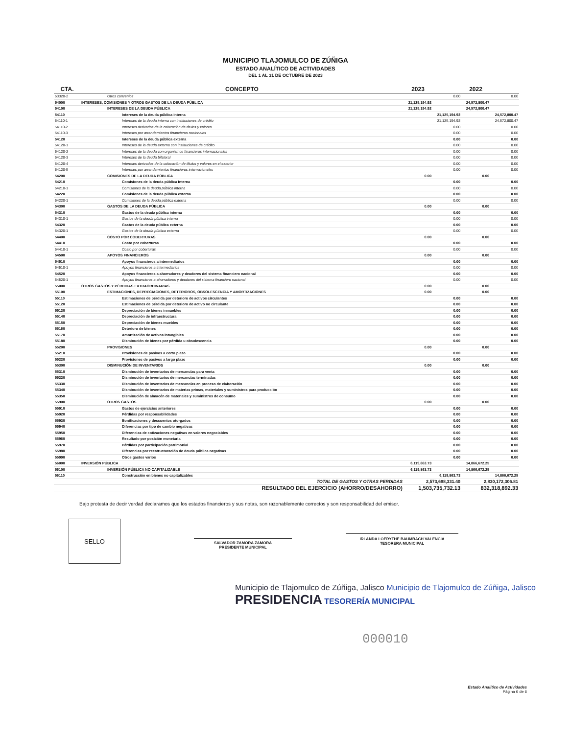MUNICIPIO TLAJOMULCO DE ZÚÑIGA
ESTADO ANALÍTICO DE ACTIVIDADES
DEL 1 AL 31 DE OCTUBRE DE 2023
| CTA. | CONCEPTO | 2023 | | 2022 | |
| --- | --- | --- | --- | --- | --- |
| 53320-2 | Otros convenios | | 0.00 | | 0.00 |
| 54000 | INTERESES, COMISIONES Y OTROS GASTOS DE LA DEUDA PÚBLICA | 21,125,194.92 | | 24,572,800.47 | |
| 54100 | INTERESES DE LA DEUDA PÚBLICA | 21,125,194.92 | | 24,572,800.47 | |
| 54110 | Intereses de la deuda pública interna | | 21,125,194.92 | | 24,572,800.47 |
| 54110-1 | Intereses de la deuda interna con instituciones de crédito | | 21,125,194.92 | | 24,572,800.47 |
| 54110-2 | Intereses derivados de la colocación de títulos y valores | | 0.00 | | 0.00 |
| 54110-3 | Intereses por arrendamientos financieros nacionales | | 0.00 | | 0.00 |
| 54120 | Intereses de la deuda pública externa | | 0.00 | | 0.00 |
| 54120-1 | Intereses de la deuda externa con instituciones de crédito | | 0.00 | | 0.00 |
| 54120-2 | Intereses de la deuda con organismos financieros internacionales | | 0.00 | | 0.00 |
| 54120-3 | Intereses de la deuda bilateral | | 0.00 | | 0.00 |
| 54120-4 | Intereses derivados de la colocación de títulos y valores en el exterior | | 0.00 | | 0.00 |
| 54120-5 | Intereses por arrendamientos financieros internacionales | | 0.00 | | 0.00 |
| 54200 | COMISIONES DE LA DEUDA PÚBLICA | 0.00 | | 0.00 | |
| 54210 | Comisiones de la deuda pública interna | | 0.00 | | 0.00 |
| 54210-1 | Comisiones de la deuda pública interna | | 0.00 | | 0.00 |
| 54220 | Comisiones de la deuda pública externa | | 0.00 | | 0.00 |
| 54220-1 | Comisiones de la deuda pública externa | | 0.00 | | 0.00 |
| 54300 | GASTOS DE LA DEUDA PÚBLICA | 0.00 | | 0.00 | |
| 54310 | Gastos de la deuda pública interna | | 0.00 | | 0.00 |
| 54310-1 | Gastos de la deuda pública interna | | 0.00 | | 0.00 |
| 54320 | Gastos de la deuda pública externa | | 0.00 | | 0.00 |
| 54320-1 | Gastos de la deuda pública externa | | 0.00 | | 0.00 |
| 54400 | COSTO POR COBERTURAS | 0.00 | | 0.00 | |
| 54410 | Costo por coberturas | | 0.00 | | 0.00 |
| 54410-1 | Costo por coberturas | | 0.00 | | 0.00 |
| 54500 | APOYOS FINANCIEROS | 0.00 | | 0.00 | |
| 54510 | Apoyos financieros a intermediarios | | 0.00 | | 0.00 |
| 54510-1 | Apoyos financieros a intermediarios | | 0.00 | | 0.00 |
| 54520 | Apoyos financieros a ahorradores y deudores del sistema financiero nacional | | 0.00 | | 0.00 |
| 54520-1 | Apoyos financieros a ahorradores y deudores del sistema financiero nacional | | 0.00 | | 0.00 |
| 55000 | OTROS GASTOS Y PÉRDIDAS EXTRAORDINARIAS | 0.00 | | 0.00 | |
| 55100 | ESTIMACIONES, DEPRECIACIONES, DETERIOROS, OBSOLESCENCIA Y AMORTIZACIONES | 0.00 | | 0.00 | |
| 55110 | Estimaciones de pérdida por deterioro de activos circulantes | | 0.00 | | 0.00 |
| 55120 | Estimaciones de pérdida por deterioro de activo no circulante | | 0.00 | | 0.00 |
| 55130 | Depreciación de bienes inmuebles | | 0.00 | | 0.00 |
| 55140 | Depreciación de infraestructura | | 0.00 | | 0.00 |
| 55150 | Depreciación de bienes muebles | | 0.00 | | 0.00 |
| 55160 | Deterioro de bienes | | 0.00 | | 0.00 |
| 55170 | Amortización de activos intangibles | | 0.00 | | 0.00 |
| 55180 | Disminución de bienes por pérdida u obsolescencia | | 0.00 | | 0.00 |
| 55200 | PROVISIONES | 0.00 | | 0.00 | |
| 55210 | Provisiones de pasivos a corto plazo | | 0.00 | | 0.00 |
| 55220 | Provisiones de pasivos a largo plazo | | 0.00 | | 0.00 |
| 55300 | DISMINUCIÓN DE INVENTARIOS | 0.00 | | 0.00 | |
| 55310 | Disminución de inventarios de mercancías para venta | | 0.00 | | 0.00 |
| 55320 | Disminución de inventarios de mercancías terminadas | | 0.00 | | 0.00 |
| 55330 | Disminución de inventarios de mercancías en proceso de elaboración | | 0.00 | | 0.00 |
| 55340 | Disminución de inventarios de materias primas, materiales y suministros para producción | | 0.00 | | 0.00 |
| 55350 | Disminución de almacén de materiales y suministros de consumo | | 0.00 | | 0.00 |
| 55900 | OTROS GASTOS | 0.00 | | 0.00 | |
| 55910 | Gastos de ejercicios anteriores | | 0.00 | | 0.00 |
| 55920 | Pérdidas por responsabilidades | | 0.00 | | 0.00 |
| 55930 | Bonificaciones y descuentos otorgados | | 0.00 | | 0.00 |
| 55940 | Diferencias por tipo de cambio negativas | | 0.00 | | 0.00 |
| 55950 | Diferencias de cotizaciones negativas en valores negociables | | 0.00 | | 0.00 |
| 55960 | Resultado por posición monetaria | | 0.00 | | 0.00 |
| 55970 | Pérdidas por participación patrimonial | | 0.00 | | 0.00 |
| 55980 | Diferencias por reestructuración de deuda pública negativas | | 0.00 | | 0.00 |
| 55990 | Otros gastos varios | | 0.00 | | 0.00 |
| 56000 | INVERSIÓN PÚBLICA | 6,119,863.73 | | 14,866,672.25 | |
| 56100 | INVERSIÓN PÚBLICA NO CAPITALIZABLE | 6,119,863.73 | | 14,866,672.25 | |
| 56110 | Construcción en bienes no capitalizables | | 6,119,863.73 | | 14,866,672.25 |
| | TOTAL DE GASTOS Y OTRAS PERDIDAS | 2,573,698,331.40 | | 2,830,172,306.81 | |
| | RESULTADO DEL EJERCICIO (AHORRO/DESAHORRO) | 1,503,735,732.13 | | 832,318,892.33 | |
Bajo protesta de decir verdad declaramos que los estados financieros y sus notas, son razonablemente correctos y son responsabilidad del emisor.
SELLO
SALVADOR ZAMORA ZAMORA
PRESIDENTE MUNICIPAL
IRLANDA LOERYTHE BAUMBACH VALENCIA
TESORERA MUNICIPAL
Municipio de Tlajomulco de Zúñiga, Jalisco Municipio de Tlajomulco de Zúñiga, Jalisco
PRESIDENCIA TESORERÍA MUNICIPAL
000010
Estado Analítico de Actividades
Página 6 de 6